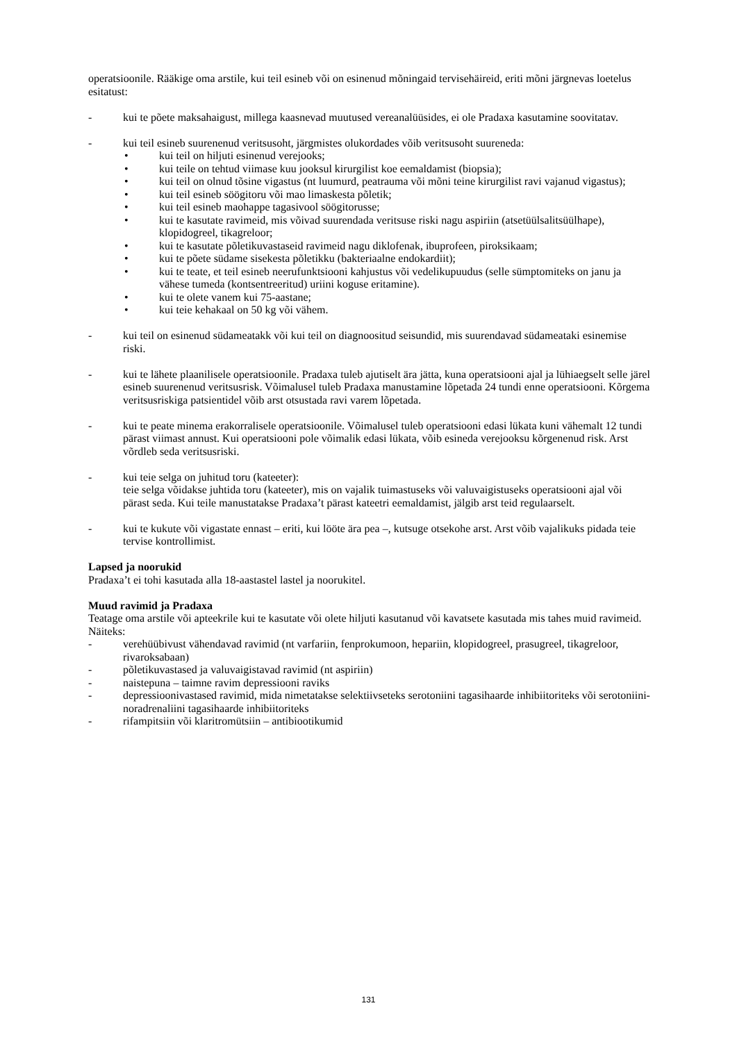operatsioonile. Rääkige oma arstile, kui teil esineb või on esinenud mõningaid tervisehäireid, eriti mõni järgnevas loetelus esitatust:
- kui te põete maksahaigust, millega kaasnevad muutused vereanalüüsides, ei ole Pradaxa kasutamine soovitatav.
- kui teil esineb suurenenud veritsusoht, järgmistes olukordades võib veritsusoht suureneda:
• kui teil on hiljuti esinenud verejooks;
• kui teile on tehtud viimase kuu jooksul kirurgilist koe eemaldamist (biopsia);
• kui teil on olnud tõsine vigastus (nt luumurd, peatrauma või mõni teine kirurgilist ravi vajanud vigastus);
• kui teil esineb söögitoru või mao limaskesta põletik;
• kui teil esineb maohappe tagasivool söögitorusse;
• kui te kasutate ravimeid, mis võivad suurendada veritsuse riski nagu aspiriin (atsetüülsalitsüülhape), klopidogreel, tikagreloor;
• kui te kasutate põletikuvastaseid ravimeid nagu diklofenak, ibuprofeen, piroksikaam;
• kui te põete südame sisekesta põletikku (bakteriaalne endokardiit);
• kui te teate, et teil esineb neerufunktsiooni kahjustus või vedelikupuudus (selle sümptomiteks on janu ja vähese tumeda (kontsentreeritud) uriini koguse eritamine).
• kui te olete vanem kui 75-aastane;
• kui teie kehakaal on 50 kg või vähem.
- kui teil on esinenud südameatakk või kui teil on diagnoositud seisundid, mis suurendavad südameataki esinemise riski.
- kui te lähete plaanilisele operatsioonile. Pradaxa tuleb ajutiselt ära jätta, kuna operatsiooni ajal ja lühiaegselt selle järel esineb suurenenud veritsusrisk. Võimalusel tuleb Pradaxa manustamine lõpetada 24 tundi enne operatsiooni. Kõrgema veritsusriskiga patsientidel võib arst otsustada ravi varem lõpetada.
- kui te peate minema erakorralisele operatsioonile. Võimalusel tuleb operatsiooni edasi lükata kuni vähemalt 12 tundi pärast viimast annust. Kui operatsiooni pole võimalik edasi lükata, võib esineda verejooksu kõrgenenud risk. Arst võrdleb seda veritsusriski.
- kui teie selga on juhitud toru (kateeter):
teie selga võidakse juhtida toru (kateeter), mis on vajalik tuimastuseks või valuvaigistuseks operatsiooni ajal või pärast seda. Kui teile manustatakse Pradaxa’t pärast kateetri eemaldamist, jälgib arst teid regulaarselt.
- kui te kukute või vigastate ennast – eriti, kui lööte ära pea –, kutsuge otsekohe arst. Arst võib vajalikuks pidada teie tervise kontrollimist.
Lapsed ja noorukid
Pradaxa’t ei tohi kasutada alla 18-aastastel lastel ja noorukitel.
Muud ravimid ja Pradaxa
Teatage oma arstile või apteekrile kui te kasutate või olete hiljuti kasutanud või kavatsete kasutada mis tahes muid ravimeid. Näiteks:
- verehüübivust vähendavad ravimid (nt varfariin, fenprokumoon, hepariin, klopidogreel, prasugreel, tikagreloor, rivaroksabaan)
- põletikuvastased ja valuvaigistavad ravimid (nt aspiriin)
- naistepuna – taimne ravim depressiooni raviks
- depressioonivastased ravimid, mida nimetatakse selektiivseteks serotoniini tagasihaarde inhibiitoriteks või serotoniini-noradrenaliini tagasihaarde inhibiitoriteks
- rifampitsiin või klaritromütsiin – antibiootikumid
131